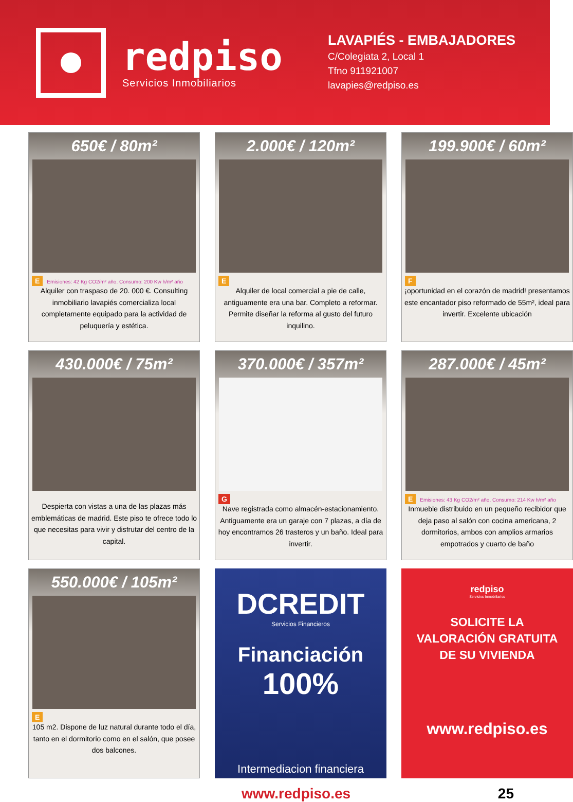redpiso
Servicios Inmobiliarios
LAVAPIÉS - EMBAJADORES
C/Colegiata 2, Local 1
Tfno 911921007
lavapies@redpiso.es
650€ / 80m²
E Emisiones: 42 Kg CO2/m² año. Consumo: 200 Kw h/m² año
Alquiler con traspaso de 20. 000 €. Consulting inmobiliario lavapiés comercializa local completamente equipado para la actividad de peluquería y estética.
2.000€ / 120m²
E
Alquiler de local comercial a pie de calle, antiguamente era una bar. Completo a reformar. Permite diseñar la reforma al gusto del futuro inquilino.
199.900€ / 60m²
F
¡oportunidad en el corazón de madrid! presentamos este encantador piso reformado de 55m², ideal para invertir. Excelente ubicación
430.000€ / 75m²
Despierta con vistas a una de las plazas más emblemáticas de madrid. Este piso te ofrece todo lo que necesitas para vivir y disfrutar del centro de la capital.
370.000€ / 357m²
G
Nave registrada como almacén-estacionamiento. Antiguamente era un garaje con 7 plazas, a día de hoy encontramos 26 trasteros y un baño. Ideal para invertir.
287.000€ / 45m²
E Emisiones: 43 Kg CO2/m² año. Consumo: 214 Kw h/m² año
Inmueble distribuido en un pequeño recibidor que deja paso al salón con cocina americana, 2 dormitorios, ambos con amplios armarios empotrados y cuarto de baño
550.000€ / 105m²
E
105 m2. Dispone de luz natural durante todo el día, tanto en el dormitorio como en el salón, que posee dos balcones.
DCREDIT
Servicios Financieros
Financiación
100%
Intermediacion financiera
redpiso
Servicios Inmobiliarios
SOLICITE LA
VALORACIÓN GRATUITA
DE SU VIVIENDA
www.redpiso.es
www.redpiso.es 25